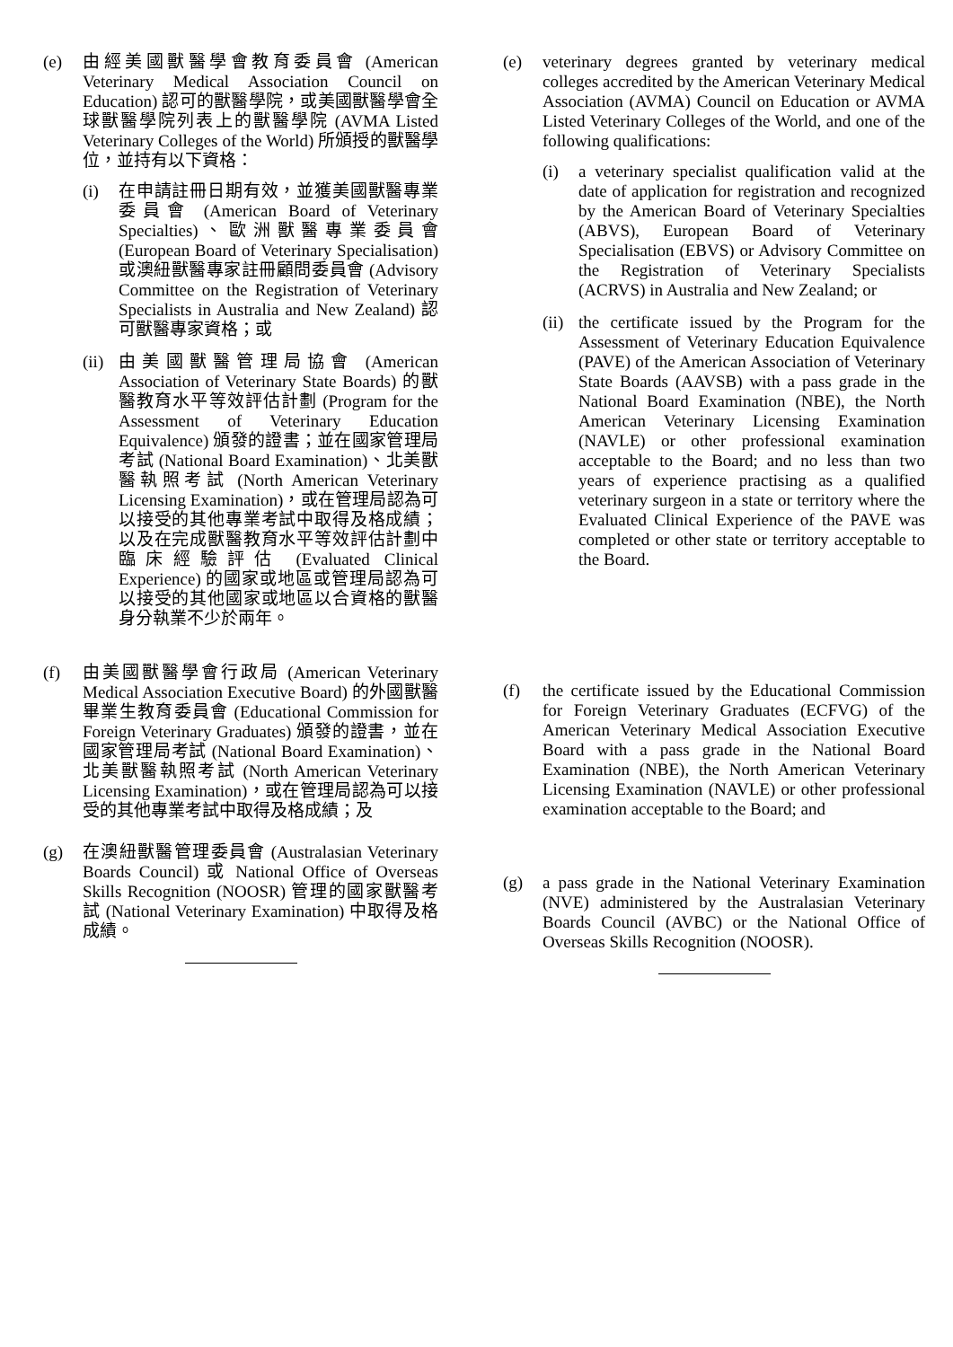(e) 由經美國獸醫學會教育委員會 (American Veterinary Medical Association Council on Education) 認可的獸醫學院，或美國獸醫學會全球獸醫學院列表上的獸醫學院 (AVMA Listed Veterinary Colleges of the World) 所頒授的獸醫學位，並持有以下資格：
(i) 在申請註冊日期有效，並獲美國獸醫專業委員會 (American Board of Veterinary Specialties)、歐洲獸醫專業委員會 (European Board of Veterinary Specialisation)或澳紐獸醫專家註冊顧問委員會 (Advisory Committee on the Registration of Veterinary Specialists in Australia and New Zealand) 認可獸醫專家資格；或
(ii)
由美國獸醫管理局協會 (American Association of Veterinary State Boards) 的獸醫教育水平等效評估計劃 (Program for the Assessment of Veterinary Education Equivalence) 頒發的證書；並在國家管理局考試 (National Board Examination)、北美獸醫執照考試 (North American Veterinary Licensing Examination)，或在管理局認為可以接受的其他專業考試中取得及格成績；以及在完成獸醫教育水平等效評估計劃中臨床經驗評估 (Evaluated Clinical Experience) 的國家或地區或管理局認為可以接受的其他國家或地區以合資格的獸醫身分執業不少於兩年。
(f) 由美國獸醫學會行政局 (American Veterinary Medical Association Executive Board) 的外國獸醫畢業生教育委員會 (Educational Commission for Foreign Veterinary Graduates) 頒發的證書，並在國家管理局考試 (National Board Examination)、北美獸醫執照考試 (North American Veterinary Licensing Examination)，或在管理局認為可以接受的其他專業考試中取得及格成績；及
(g) 在澳紐獸醫管理委員會 (Australasian Veterinary Boards Council) 或 National Office of Overseas Skills Recognition (NOOSR) 管理的國家獸醫考試 (National Veterinary Examination) 中取得及格成績。
(e) veterinary degrees granted by veterinary medical colleges accredited by the American Veterinary Medical Association (AVMA) Council on Education or AVMA Listed Veterinary Colleges of the World, and one of the following qualifications:
(i) a veterinary specialist qualification valid at the date of application for registration and recognized by the American Board of Veterinary Specialties (ABVS), European Board of Veterinary Specialisation (EBVS) or Advisory Committee on the Registration of Veterinary Specialists (ACRVS) in Australia and New Zealand; or
(ii)
the certificate issued by the Program for the Assessment of Veterinary Education Equivalence (PAVE) of the American Association of Veterinary State Boards (AAVSB) with a pass grade in the National Board Examination (NBE), the North American Veterinary Licensing Examination (NAVLE) or other professional examination acceptable to the Board; and no less than two years of experience practising as a qualified veterinary surgeon in a state or territory where the Evaluated Clinical Experience of the PAVE was completed or other state or territory acceptable to the Board.
(f) the certificate issued by the Educational Commission for Foreign Veterinary Graduates (ECFVG) of the American Veterinary Medical Association Executive Board with a pass grade in the National Board Examination (NBE), the North American Veterinary Licensing Examination (NAVLE) or other professional examination acceptable to the Board; and
(g) a pass grade in the National Veterinary Examination (NVE) administered by the Australasian Veterinary Boards Council (AVBC) or the National Office of Overseas Skills Recognition (NOOSR).